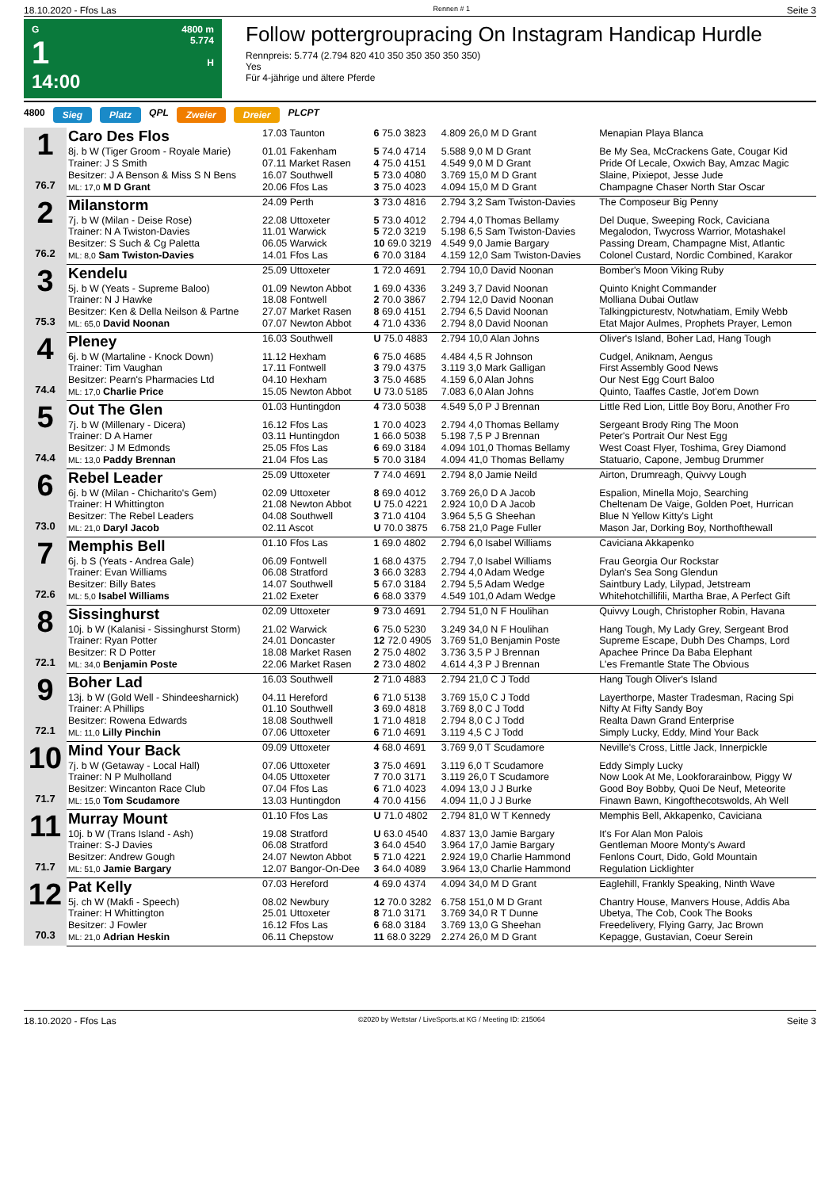18.10.2020 - Ffos Las Rennen # 1 Seite 3
G
1
14:00
4800 m
5.774
H
Follow pottergroupracing On Instagram Handicap Hurdle
Rennpreis: 5.774 (2.794 820 410 350 350 350 350 350)
Yes
Für 4-jährige und ältere Pferde
4800 Sieg Platz QPL Zweier Dreier PLCPT
| 1 76.7 | Caro Des Flos | 17.03 Taunton | 6 75.0 3823 | 4.809 26,0 M D Grant | Menapian Playa Blanca |
| | 8j. b W (Tiger Groom - Royale Marie) | 01.01 Fakenham | 5 74.0 4714 | 5.588 9,0 M D Grant | Be My Sea, McCrackens Gate, Cougar Kid |
| | Trainer: J S Smith | 07.11 Market Rasen | 4 75.0 4151 | 4.549 9,0 M D Grant | Pride Of Lecale, Oxwich Bay, Amzac Magic |
| | Besitzer: J A Benson & Miss S N Bens | 16.07 Southwell | 5 73.0 4080 | 3.769 15,0 M D Grant | Slaine, Pixiepot, Jesse Jude |
| | ML: 17,0 M D Grant | 20.06 Ffos Las | 3 75.0 4023 | 4.094 15,0 M D Grant | Champagne Chaser North Star Oscar |
| 2 76.2 | Milanstorm | 24.09 Perth | 3 73.0 4816 | 2.794 3,2 Sam Twiston-Davies | The Composeur Big Penny |
| | 7j. b W (Milan - Deise Rose) | 22.08 Uttoxeter | 5 73.0 4012 | 2.794 4,0 Thomas Bellamy | Del Duque, Sweeping Rock, Caviciana |
| | Trainer: N A Twiston-Davies | 11.01 Warwick | 5 72.0 3219 | 5.198 6,5 Sam Twiston-Davies | Megalodon, Twycross Warrior, Motashakel |
| | Besitzer: S Such & Cg Paletta | 06.05 Warwick | 10 69.0 3219 | 4.549 9,0 Jamie Bargary | Passing Dream, Champagne Mist, Atlantic |
| | ML: 8,0 Sam Twiston-Davies | 14.01 Ffos Las | 6 70.0 3184 | 4.159 12,0 Sam Twiston-Davies | Colonel Custard, Nordic Combined, Karakor |
| 3 75.3 | Kendelu | 25.09 Uttoxeter | 1 72.0 4691 | 2.794 10,0 David Noonan | Bomber's Moon Viking Ruby |
| | 5j. b W (Yeats - Supreme Baloo) | 01.09 Newton Abbot | 1 69.0 4336 | 3.249 3,7 David Noonan | Quinto Knight Commander |
| | Trainer: N J Hawke | 18.08 Fontwell | 2 70.0 3867 | 2.794 12,0 David Noonan | Molliana Dubai Outlaw |
| | Besitzer: Ken & Della Neilson & Partne | 27.07 Market Rasen | 8 69.0 4151 | 2.794 6,5 David Noonan | Talkingpicturestv, Notwhatiam, Emily Webb |
| | ML: 65,0 David Noonan | 07.07 Newton Abbot | 4 71.0 4336 | 2.794 8,0 David Noonan | Etat Major Aulmes, Prophets Prayer, Lemon |
| 4 74.4 | Pleney | 16.03 Southwell | U 75.0 4883 | 2.794 10,0 Alan Johns | Oliver's Island, Boher Lad, Hang Tough |
| | 6j. b W (Martaline - Knock Down) | 11.12 Hexham | 6 75.0 4685 | 4.484 4,5 R Johnson | Cudgel, Aniknam, Aengus |
| | Trainer: Tim Vaughan | 17.11 Fontwell | 3 79.0 4375 | 3.119 3,0 Mark Galligan | First Assembly Good News |
| | Besitzer: Pearn's Pharmacies Ltd | 04.10 Hexham | 3 75.0 4685 | 4.159 6,0 Alan Johns | Our Nest Egg Court Baloo |
| | ML: 17,0 Charlie Price | 15.05 Newton Abbot | U 73.0 5185 | 7.083 6,0 Alan Johns | Quinto, Taaffes Castle, Jot'em Down |
| 5 74.4 | Out The Glen | 01.03 Huntingdon | 4 73.0 5038 | 4.549 5,0 P J Brennan | Little Red Lion, Little Boy Boru, Another Fro |
| | 7j. b W (Millenary - Dicera) | 16.12 Ffos Las | 1 70.0 4023 | 2.794 4,0 Thomas Bellamy | Sergeant Brody Ring The Moon |
| | Trainer: D A Hamer | 03.11 Huntingdon | 1 66.0 5038 | 5.198 7,5 P J Brennan | Peter's Portrait Our Nest Egg |
| | Besitzer: J M Edmonds | 25.05 Ffos Las | 6 69.0 3184 | 4.094 101,0 Thomas Bellamy | West Coast Flyer, Toshima, Grey Diamond |
| | ML: 13,0 Paddy Brennan | 21.04 Ffos Las | 5 70.0 3184 | 4.094 41,0 Thomas Bellamy | Statuario, Capone, Jembug Drummer |
| 6 73.0 | Rebel Leader | 25.09 Uttoxeter | 7 74.0 4691 | 2.794 8,0 Jamie Neild | Airton, Drumreagh, Quivvy Lough |
| | 6j. b W (Milan - Chicharito's Gem) | 02.09 Uttoxeter | 8 69.0 4012 | 3.769 26,0 D A Jacob | Espalion, Minella Mojo, Searching |
| | Trainer: H Whittington | 21.08 Newton Abbot | U 75.0 4221 | 2.924 10,0 D A Jacob | Cheltenam De Vaige, Golden Poet, Hurrican |
| | Besitzer: The Rebel Leaders | 04.08 Southwell | 3 71.0 4104 | 3.964 5,5 G Sheehan | Blue N Yellow Kitty's Light |
| | ML: 21,0 Daryl Jacob | 02.11 Ascot | U 70.0 3875 | 6.758 21,0 Page Fuller | Mason Jar, Dorking Boy, Northofthewall |
| 7 72.6 | Memphis Bell | 01.10 Ffos Las | 1 69.0 4802 | 2.794 6,0 Isabel Williams | Caviciana Akkapenko |
| | 6j. b S (Yeats - Andrea Gale) | 06.09 Fontwell | 1 68.0 4375 | 2.794 7,0 Isabel Williams | Frau Georgia Our Rockstar |
| | Trainer: Evan Williams | 06.08 Stratford | 3 66.0 3283 | 2.794 4,0 Adam Wedge | Dylan's Sea Song Glendun |
| | Besitzer: Billy Bates | 14.07 Southwell | 5 67.0 3184 | 2.794 5,5 Adam Wedge | Saintbury Lady, Lilypad, Jetstream |
| | ML: 5,0 Isabel Williams | 21.02 Exeter | 6 68.0 3379 | 4.549 101,0 Adam Wedge | Whitehotchillifili, Martha Brae, A Perfect Gift |
| 8 72.1 | Sissinghurst | 02.09 Uttoxeter | 9 73.0 4691 | 2.794 51,0 N F Houlihan | Quivvy Lough, Christopher Robin, Havana |
| | 10j. b W (Kalanisi - Sissinghurst Storm) | 21.02 Warwick | 6 75.0 5230 | 3.249 34,0 N F Houlihan | Hang Tough, My Lady Grey, Sergeant Brod |
| | Trainer: Ryan Potter | 24.01 Doncaster | 12 72.0 4905 | 3.769 51,0 Benjamin Poste | Supreme Escape, Dubh Des Champs, Lord |
| | Besitzer: R D Potter | 18.08 Market Rasen | 2 75.0 4802 | 3.736 3,5 P J Brennan | Apachee Prince Da Baba Elephant |
| | ML: 34,0 Benjamin Poste | 22.06 Market Rasen | 2 73.0 4802 | 4.614 4,3 P J Brennan | L'es Fremantle State The Obvious |
| 9 72.1 | Boher Lad | 16.03 Southwell | 2 71.0 4883 | 2.794 21,0 C J Todd | Hang Tough Oliver's Island |
| | 13j. b W (Gold Well - Shindeesharnick) | 04.11 Hereford | 6 71.0 5138 | 3.769 15,0 C J Todd | Layerthorpe, Master Tradesman, Racing Spi |
| | Trainer: A Phillips | 01.10 Southwell | 3 69.0 4818 | 3.769 8,0 C J Todd | Nifty At Fifty Sandy Boy |
| | Besitzer: Rowena Edwards | 18.08 Southwell | 1 71.0 4818 | 2.794 8,0 C J Todd | Realta Dawn Grand Enterprise |
| | ML: 11,0 Lilly Pinchin | 07.06 Uttoxeter | 6 71.0 4691 | 3.119 4,5 C J Todd | Simply Lucky, Eddy, Mind Your Back |
| 10 71.7 | Mind Your Back | 09.09 Uttoxeter | 4 68.0 4691 | 3.769 9,0 T Scudamore | Neville's Cross, Little Jack, Innerpickle |
| | 7j. b W (Getaway - Local Hall) | 07.06 Uttoxeter | 3 75.0 4691 | 3.119 6,0 T Scudamore | Eddy Simply Lucky |
| | Trainer: N P Mulholland | 04.05 Uttoxeter | 7 70.0 3171 | 3.119 26,0 T Scudamore | Now Look At Me, Lookforarainbow, Piggy W |
| | Besitzer: Wincanton Race Club | 07.04 Ffos Las | 6 71.0 4023 | 4.094 13,0 J J Burke | Good Boy Bobby, Quoi De Neuf, Meteorite |
| | ML: 15,0 Tom Scudamore | 13.03 Huntingdon | 4 70.0 4156 | 4.094 11,0 J J Burke | Finawn Bawn, Kingofthecotswolds, Ah Well |
| 11 71.7 | Murray Mount | 01.10 Ffos Las | U 71.0 4802 | 2.794 81,0 W T Kennedy | Memphis Bell, Akkapenko, Caviciana |
| | 10j. b W (Trans Island - Ash) | 19.08 Stratford | U 63.0 4540 | 4.837 13,0 Jamie Bargary | It's For Alan Mon Palois |
| | Trainer: S-J Davies | 06.08 Stratford | 3 64.0 4540 | 3.964 17,0 Jamie Bargary | Gentleman Moore Monty's Award |
| | Besitzer: Andrew Gough | 24.07 Newton Abbot | 5 71.0 4221 | 2.924 19,0 Charlie Hammond | Fenlons Court, Dido, Gold Mountain |
| | ML: 51,0 Jamie Bargary | 12.07 Bangor-On-Dee | 3 64.0 4089 | 3.964 13,0 Charlie Hammond | Regulation Licklighter |
| 12 70.3 | Pat Kelly | 07.03 Hereford | 4 69.0 4374 | 4.094 34,0 M D Grant | Eaglehill, Frankly Speaking, Ninth Wave |
| | 5j. ch W (Makfi - Speech) | 08.02 Newbury | 12 70.0 3282 | 6.758 151,0 M D Grant | Chantry House, Manvers House, Addis Aba |
| | Trainer: H Whittington | 25.01 Uttoxeter | 8 71.0 3171 | 3.769 34,0 R T Dunne | Ubetya, The Cob, Cook The Books |
| | Besitzer: J Fowler | 16.12 Ffos Las | 6 68.0 3184 | 3.769 13,0 G Sheehan | Freedelivery, Flying Garry, Jac Brown |
| | ML: 21,0 Adrian Heskin | 06.11 Chepstow | 11 68.0 3229 | 2.274 26,0 M D Grant | Kepagge, Gustavian, Coeur Serein |
18.10.2020 - Ffos Las ©2020 by Wettstar / LiveSports.at KG / Meeting ID: 215064 Seite 3